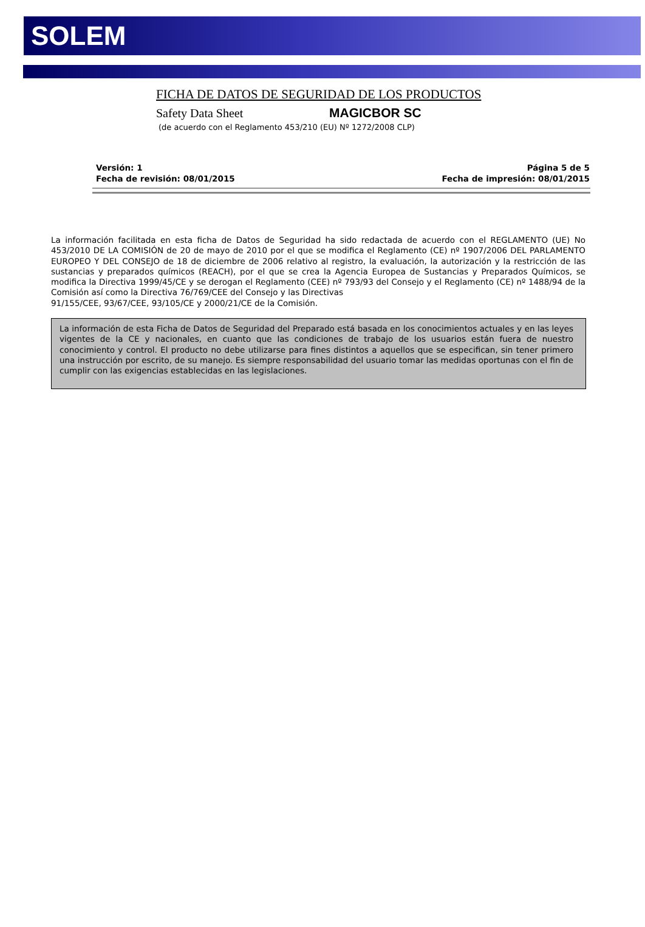SOLEM
FICHA DE DATOS DE SEGURIDAD DE LOS PRODUCTOS
Safety Data Sheet MAGICBOR SC
(de acuerdo con el Reglamento 453/210 (EU) Nº 1272/2008 CLP)
Versión: 1
Fecha de revisión: 08/01/2015
Página 5 de 5
Fecha de impresión: 08/01/2015
La información facilitada en esta ficha de Datos de Seguridad ha sido redactada de acuerdo con el REGLAMENTO (UE) No 453/2010 DE LA COMISIÓN de 20 de mayo de 2010 por el que se modifica el Reglamento (CE) nº 1907/2006 DEL PARLAMENTO EUROPEO Y DEL CONSEJO de 18 de diciembre de 2006 relativo al registro, la evaluación, la autorización y la restricción de las sustancias y preparados químicos (REACH), por el que se crea la Agencia Europea de Sustancias y Preparados Químicos, se modifica la Directiva 1999/45/CE y se derogan el Reglamento (CEE) nº 793/93 del Consejo y el Reglamento (CE) nº 1488/94 de la Comisión así como la Directiva 76/769/CEE del Consejo y las Directivas
91/155/CEE, 93/67/CEE, 93/105/CE y 2000/21/CE de la Comisión.
La información de esta Ficha de Datos de Seguridad del Preparado está basada en los conocimientos actuales y en las leyes vigentes de la CE y nacionales, en cuanto que las condiciones de trabajo de los usuarios están fuera de nuestro conocimiento y control. El producto no debe utilizarse para fines distintos a aquellos que se especifican, sin tener primero una instrucción por escrito, de su manejo. Es siempre responsabilidad del usuario tomar las medidas oportunas con el fin de cumplir con las exigencias establecidas en las legislaciones.